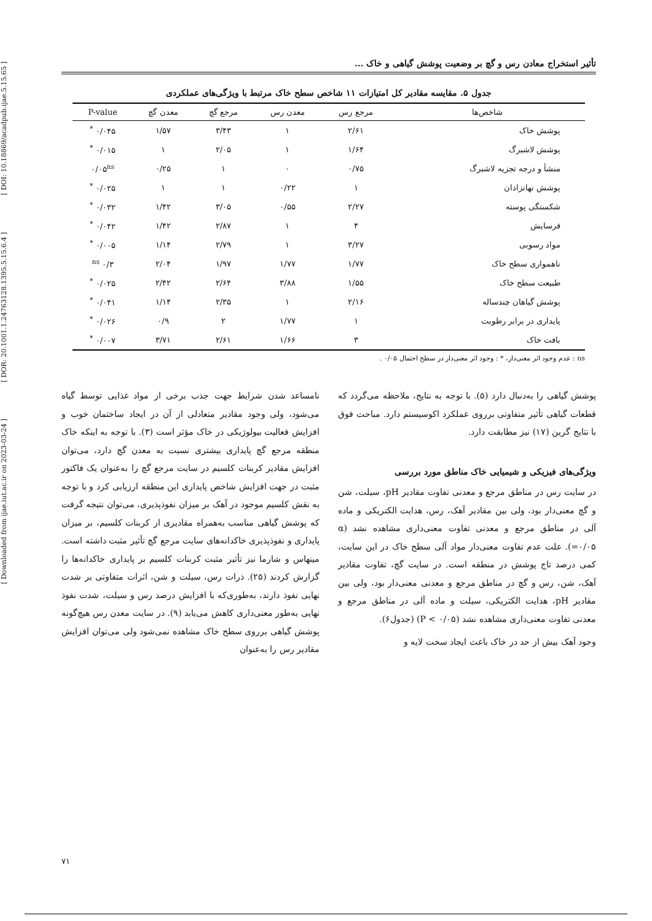[ DOI: 10.18869/acadpub.ijae.5.15.65 ]
[ DOR: 20.1001.1.24763128.1395.5.15.6.4 ]
[ Downloaded from ijae.iut.ac.ir on 2023-03-24 ]
تأثیر استخراج معادن رس و گچ بر وضعیت پوشش گیاهی و خاک ...
جدول ۵. مقایسه مقادیر کل امتیازات ۱۱ شاخص سطح خاک مرتبط با ویژگی‌های عملکردی
| شاخص‌ها | مرجع رس | معدن رس | مرجع گچ | معدن گچ | P-value |
| --- | --- | --- | --- | --- | --- |
| پوشش خاک | ۲/۶۱ | ۱ | ۳/۴۳ | ۱/۵۷ | ۰/۰۴۵ <sup>*</sup> |
| پوشش لاشبرگ | ۱/۶۴ | ۱ | ۲/۰۵ | ۱ | ۰/۰۱۵ <sup>*</sup> |
| منشأ و درجه تجزیه لاشبرگ | ۰/۷۵ | ۰ | ۱ | ۰/۲۵ | ۰/۰۵<sup>ns</sup> |
| پوشش نهانزادان | ۱ | ۰/۲۲ | ۱ | ۱ | ۰/۰۲۵ <sup>*</sup> |
| شکستگی پوسته | ۲/۲۷ | ۰/۵۵ | ۳/۰۵ | ۱/۴۲ | ۰/۰۳۲ <sup>*</sup> |
| فرسایش | ۴ | ۱ | ۲/۸۷ | ۱/۴۲ | ۰/۰۴۲ <sup>*</sup> |
| مواد رسوبی | ۳/۲۷ | ۱ | ۲/۷۹ | ۱/۱۴ | ۰/۰۰۵ <sup>*</sup> |
| ناهمواری سطح خاک | ۱/۷۷ | ۱/۷۷ | ۱/۹۷ | ۲/۰۴ | ۰/۳ <sup>ns</sup> |
| طبیعت سطح خاک | ۱/۵۵ | ۳/۸۸ | ۲/۶۴ | ۲/۴۲ | ۰/۰۲۵ <sup>*</sup> |
| پوشش گیاهان چندساله | ۲/۱۶ | ۱ | ۲/۳۵ | ۱/۱۴ | ۰/۰۴۱ <sup>*</sup> |
| پایداری در برابر رطوبت | ۱ | ۱/۷۷ | ۲ | ۰/۹ | ۰/۰۲۶ <sup>*</sup> |
| بافت خاک | ۳ | ۱/۶۶ | ۲/۶۱ | ۳/۷۱ | ۰/۰۰۷ <sup>*</sup> |
ns : عدم وجود اثر معنی‌دار، * : وجود اثر معنی‌دار در سطح احتمال ۰/۰۵ .
پوشش گیاهی را به‌دنبال دارد (۵). با توجه به نتایج، ملاحظه می‌گردد که قطعات گیاهی تأثیر متفاوتی برروی عملکرد اکوسیستم دارد. مباحث فوق با نتایج گرین (۱۷) نیز مطابقت دارد.
ویژگی‌های فیزیکی و شیمیایی خاک مناطق مورد بررسی
در سایت رس در مناطق مرجع و معدنی تفاوت مقادیر pH، سیلت، شن و گچ معنی‌دار بود، ولی بین مقادیر آهک، رس، هدایت الکتریکی و ماده آلی در مناطق مرجع و معدنی تفاوت معنی‌داری مشاهده نشد (α =۰/۰۵). علت عدم تفاوت معنی‌دار مواد آلی سطح خاک در این سایت، کمی درصد تاج پوشش در منطقه است. در سایت گچ، تفاوت مقادیر آهک، شن، رس و گچ در مناطق مرجع و معدنی معنی‌دار بود، ولی بین مقادیر pH، هدایت الکتریکی، سیلت و ماده آلی در مناطق مرجع و معدنی تفاوت معنی‌داری مشاهده نشد (P < ۰/۰۵) (جدول۶).
وجود آهک بیش از حد در خاک باعث ایجاد سخت لایه و
نامساعد شدن شرایط جهت جذب برخی از مواد غذایی توسط گیاه می‌شود، ولی وجود مقادیر متعادلی از آن در ایجاد ساختمان خوب و افزایش فعالیت بیولوژیکی در خاک مؤثر است (۳). با توجه به اینکه خاک منطقه مرجع گچ پایداری بیشتری نسبت به معدن گچ دارد، می‌توان افزایش مقادیر کربنات کلسیم در سایت مرجع گچ را به‌عنوان یک فاکتور مثبت در جهت افزایش شاخص پایداری این منطقه ارزیابی کرد و با توجه به نقش کلسیم موجود در آهک بر میزان نفوذپذیری، می‌توان نتیجه گرفت که پوشش گیاهی مناسب به‌همراه مقادیری از کربنات کلسیم، بر میزان پایداری و نفوذپذیری خاکدانه‌های سایت مرجع گچ تأثیر مثبت داشته است. مینهاس و شارما نیز تأثیر مثبت کربنات کلسیم بر پایداری خاکدانه‌ها را گزارش کردند (۲۵). ذرات رس، سیلت و شن، اثرات متفاوتی بر شدت نهایی نفوذ دارند، به‌طوری‌که با افزایش درصد رس و سیلت، شدت نفوذ نهایی به‌طور معنی‌داری کاهش می‌یابد (۹). در سایت معدن رس هیچ‌گونه پوشش گیاهی برروی سطح خاک مشاهده نمی‌شود ولی می‌توان افزایش مقادیر رس را به‌عنوان
۷۱